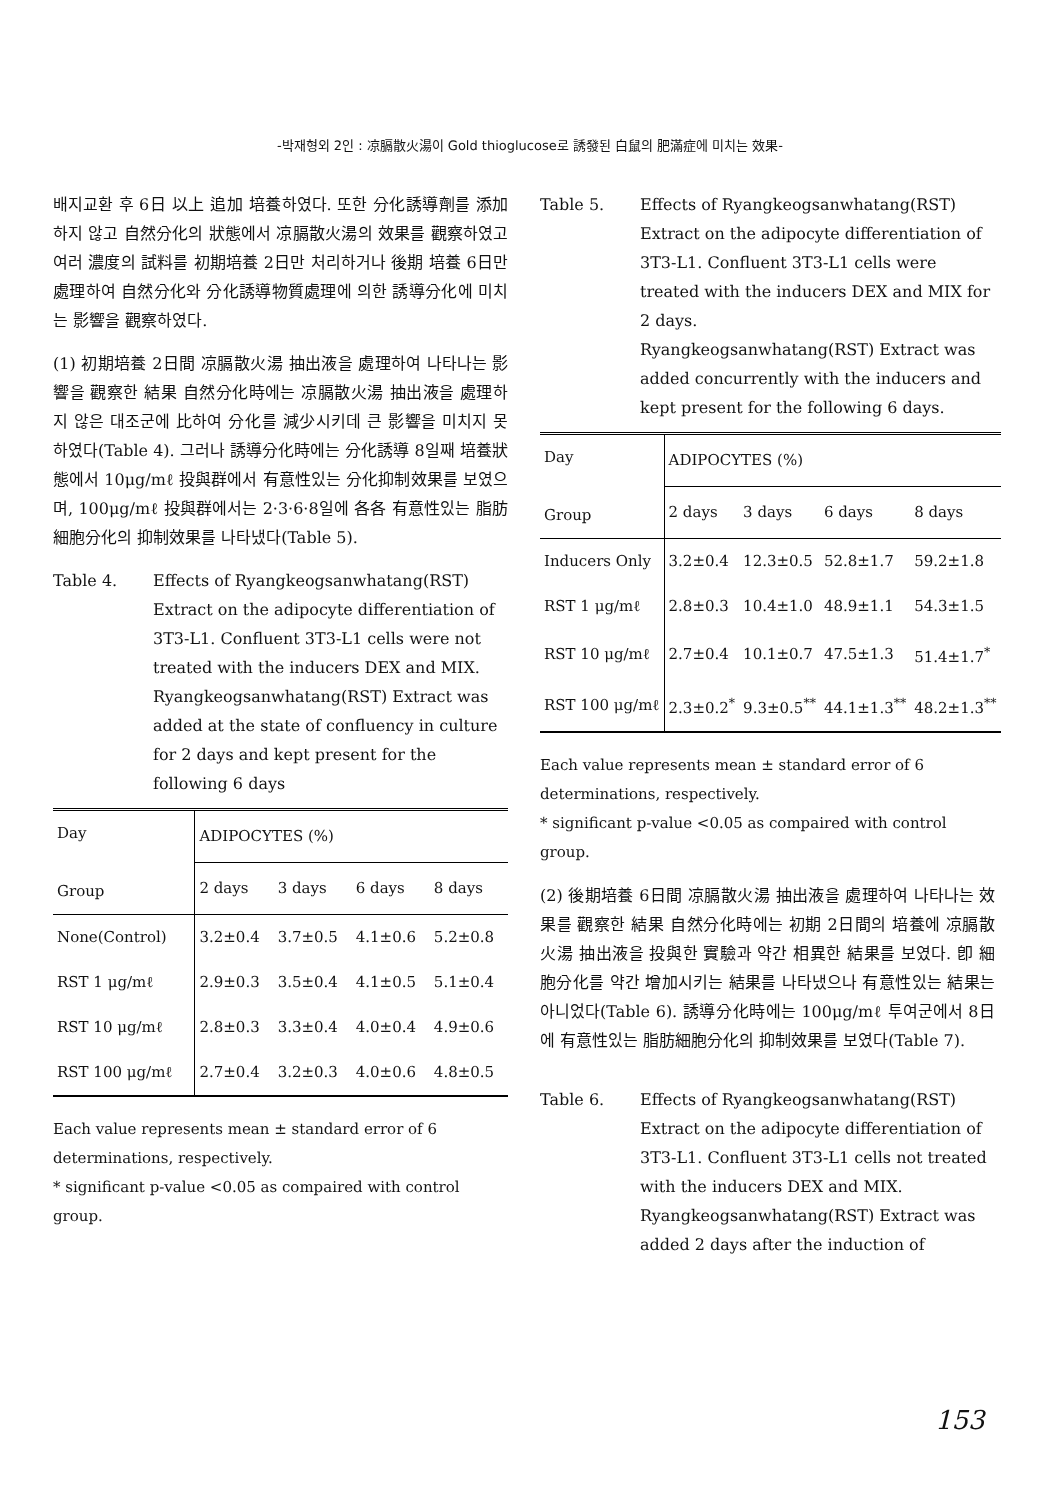-박재형외 2인 : 凉膈散火湯이 Gold thioglucose로 誘發된 白鼠의 肥滿症에 미치는 效果-
배지교환 후 6日 以上 追加 培養하였다. 또한 分化誘導劑를 添加하지 않고 自然分化의 狀態에서 凉膈散火湯의 效果를 觀察하였고 여러 濃度의 試料를 初期培養 2日만 처리하거나 後期 培養 6日만 處理하여 自然分化와 分化誘導物質處理에 의한 誘導分化에 미치는 影響을 觀察하였다.
(1) 初期培養 2日間 凉膈散火湯 抽出液을 處理하여 나타나는 影響을 觀察한 結果 自然分化時에는 凉膈散火湯 抽出液을 處理하지 않은 대조군에 比하여 分化를 減少시키데 큰 影響을 미치지 못하였다(Table 4). 그러나 誘導分化時에는 分化誘導 8일째 培養狀態에서 10μg/mℓ 投與群에서 有意性있는 分化抑制效果를 보였으며, 100μg/mℓ 投與群에서는 2·3·6·8일에 各各 有意性있는 脂肪細胞分化의 抑制效果를 나타냈다(Table 5).
Table 4. Effects of Ryangkeogsanwhatang(RST) Extract on the adipocyte differentiation of 3T3-L1. Confluent 3T3-L1 cells were not treated with the inducers DEX and MIX. Ryangkeogsanwhatang(RST) Extract was added at the state of confluency in culture for 2 days and kept present for the following 6 days
| Day Group | ADIPOCYTES (%) | | | |
| --- | --- | --- | --- | --- |
| | 2 days | 3 days | 6 days | 8 days |
| None(Control) | 3.2±0.4 | 3.7±0.5 | 4.1±0.6 | 5.2±0.8 |
| RST 1 μg/mℓ | 2.9±0.3 | 3.5±0.4 | 4.1±0.5 | 5.1±0.4 |
| RST 10 μg/mℓ | 2.8±0.3 | 3.3±0.4 | 4.0±0.4 | 4.9±0.6 |
| RST 100 μg/mℓ | 2.7±0.4 | 3.2±0.3 | 4.0±0.6 | 4.8±0.5 |
Each value represents mean ± standard error of 6 determinations, respectively.
* significant p-value <0.05 as compaired with control group.
Table 5. Effects of Ryangkeogsanwhatang(RST) Extract on the adipocyte differentiation of 3T3-L1. Confluent 3T3-L1 cells were treated with the inducers DEX and MIX for 2 days.
Ryangkeogsanwhatang(RST) Extract was added concurrently with the inducers and kept present for the following 6 days.
| Day Group | ADIPOCYTES (%) | | | |
| --- | --- | --- | --- | --- |
| | 2 days | 3 days | 6 days | 8 days |
| Inducers Only | 3.2±0.4 | 12.3±0.5 | 52.8±1.7 | 59.2±1.8 |
| RST 1 μg/mℓ | 2.8±0.3 | 10.4±1.0 | 48.9±1.1 | 54.3±1.5 |
| RST 10 μg/mℓ | 2.7±0.4 | 10.1±0.7 | 47.5±1.3 | 51.4±1.7<sup>*</sup> |
| RST 100 μg/mℓ | 2.3±0.2<sup>*</sup> | 9.3±0.5<sup>**</sup> | 44.1±1.3<sup>**</sup> | 48.2±1.3<sup>**</sup> |
Each value represents mean ± standard error of 6 determinations, respectively.
* significant p-value <0.05 as compaired with control group.
(2) 後期培養 6日間 凉膈散火湯 抽出液을 處理하여 나타나는 效果를 觀察한 結果 自然分化時에는 初期 2日間의 培養에 凉膈散火湯 抽出液을 投與한 實驗과 약간 相異한 結果를 보였다. 卽 細胞分化를 약간 增加시키는 結果를 나타냈으나 有意性있는 結果는 아니었다(Table 6). 誘導分化時에는 100μg/mℓ 투여군에서 8日에 有意性있는 脂肪細胞分化의 抑制效果를 보였다(Table 7).
Table 6. Effects of Ryangkeogsanwhatang(RST) Extract on the adipocyte differentiation of 3T3-L1. Confluent 3T3-L1 cells not treated with the inducers DEX and MIX. Ryangkeogsanwhatang(RST) Extract was added 2 days after the induction of
153